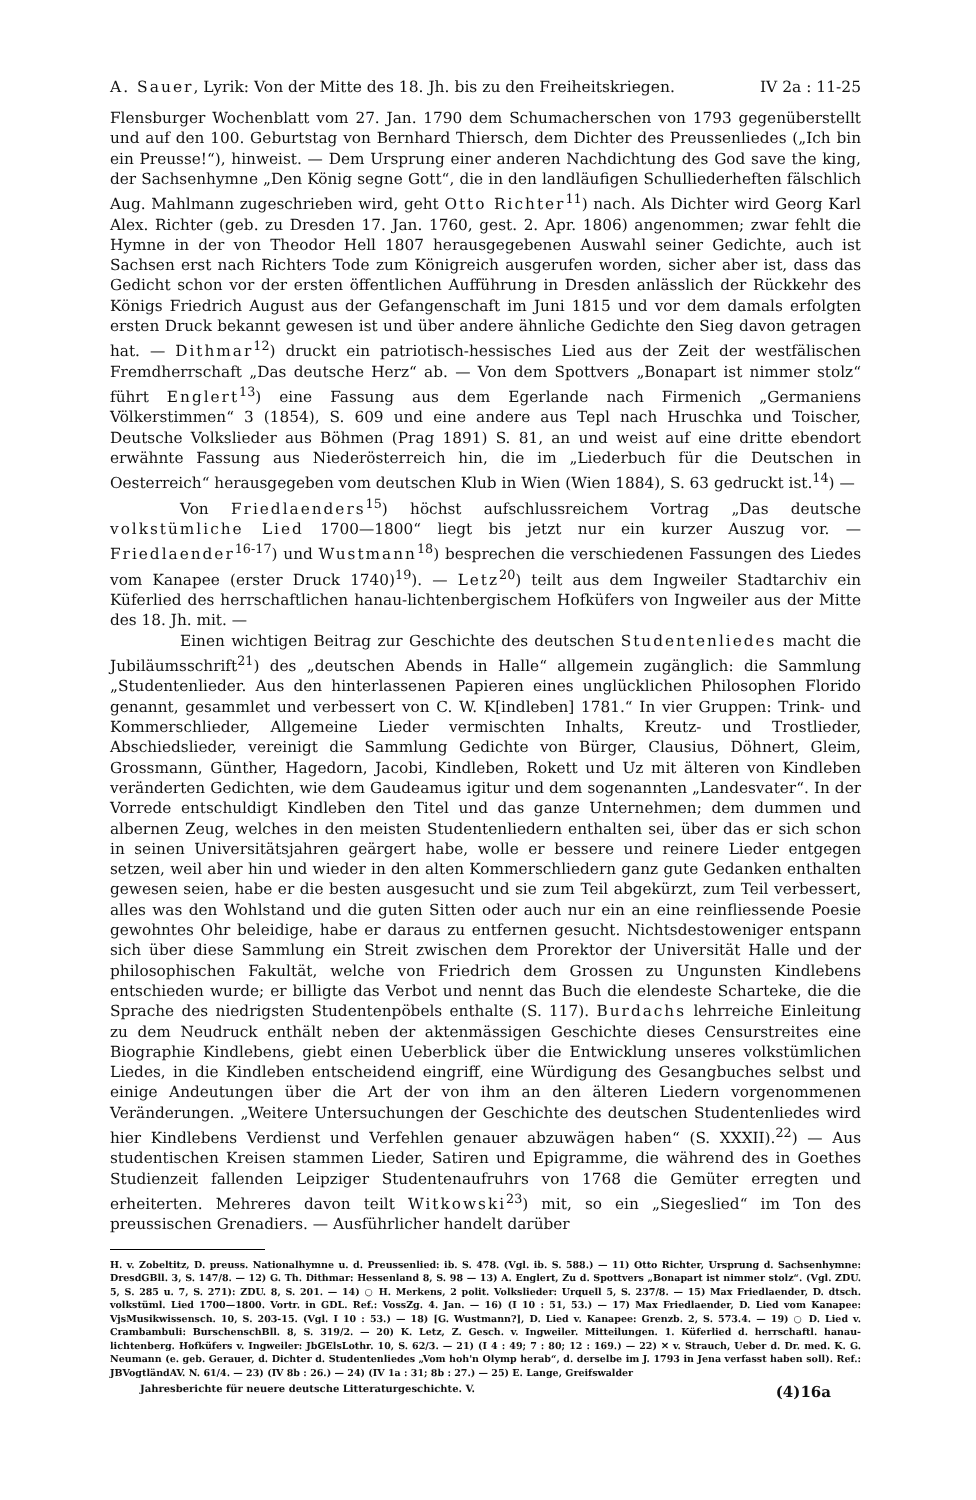A. Sauer, Lyrik: Von der Mitte des 18. Jh. bis zu den Freiheitskriegen. IV 2a : 11-25
Flensburger Wochenblatt vom 27. Jan. 1790 dem Schumacherschen von 1793 gegenüberstellt und auf den 100. Geburtstag von Bernhard Thiersch, dem Dichter des Preussenliedes („Ich bin ein Preusse!“), hinweist. — Dem Ursprung einer anderen Nachdichtung des God save the king, der Sachsenhymne „Den König segne Gott“, die in den landläufigen Schulliederheften fälschlich Aug. Mahlmann zugeschrieben wird, geht Otto Richter<sup>11</sup>) nach. Als Dichter wird Georg Karl Alex. Richter (geb. zu Dresden 17. Jan. 1760, gest. 2. Apr. 1806) angenommen; zwar fehlt die Hymne in der von Theodor Hell 1807 herausgegebenen Auswahl seiner Gedichte, auch ist Sachsen erst nach Richters Tode zum Königreich ausgerufen worden, sicher aber ist, dass das Gedicht schon vor der ersten öffentlichen Aufführung in Dresden anlässlich der Rückkehr des Königs Friedrich August aus der Gefangenschaft im Juni 1815 und vor dem damals erfolgten ersten Druck bekannt gewesen ist und über andere ähnliche Gedichte den Sieg davon getragen hat. — Dithmar<sup>12</sup>) druckt ein patriotisch-hessisches Lied aus der Zeit der westfälischen Fremdherrschaft „Das deutsche Herz“ ab. — Von dem Spottvers „Bonapart ist nimmer stolz“ führt Englert<sup>13</sup>) eine Fassung aus dem Egerlande nach Firmenich „Germaniens Völkerstimmen“ 3 (1854), S. 609 und eine andere aus Tepl nach Hruschka und Toischer, Deutsche Volkslieder aus Böhmen (Prag 1891) S. 81, an und weist auf eine dritte ebendort erwähnte Fassung aus Niederösterreich hin, die im „Liederbuch für die Deutschen in Oesterreich“ herausgegeben vom deutschen Klub in Wien (Wien 1884), S. 63 gedruckt ist.<sup>14</sup>) —
Von Friedlaenders<sup>15</sup>) höchst aufschlussreichem Vortrag „Das deutsche volkstümliche Lied 1700—1800“ liegt bis jetzt nur ein kurzer Auszug vor. — Friedlaender<sup>16-17</sup>) und Wustmann<sup>18</sup>) besprechen die verschiedenen Fassungen des Liedes vom Kanapee (erster Druck 1740)<sup>19</sup>). — Letz<sup>20</sup>) teilt aus dem Ingweiler Stadtarchiv ein Küferlied des herrschaftlichen hanau-lichtenbergischem Hofküfers von Ingweiler aus der Mitte des 18. Jh. mit. —
Einen wichtigen Beitrag zur Geschichte des deutschen Studentenliedes macht die Jubiläumsschrift<sup>21</sup>) des „deutschen Abends in Halle“ allgemein zugänglich: die Sammlung „Studentenlieder. Aus den hinterlassenen Papieren eines unglücklichen Philosophen Florido genannt, gesammlet und verbessert von C. W. K[indleben] 1781.“ In vier Gruppen: Trink- und Kommerschlieder, Allgemeine Lieder vermischten Inhalts, Kreutz- und Trostlieder, Abschiedslieder, vereinigt die Sammlung Gedichte von Bürger, Clausius, Döhnert, Gleim, Grossmann, Günther, Hagedorn, Jacobi, Kindleben, Rokett und Uz mit älteren von Kindleben veränderten Gedichten, wie dem Gaudeamus igitur und dem sogenannten „Landesvater“. In der Vorrede entschuldigt Kindleben den Titel und das ganze Unternehmen; dem dummen und albernen Zeug, welches in den meisten Studentenliedern enthalten sei, über das er sich schon in seinen Universitätsjahren geärgert habe, wolle er bessere und reinere Lieder entgegen setzen, weil aber hin und wieder in den alten Kommerschliedern ganz gute Gedanken enthalten gewesen seien, habe er die besten ausgesucht und sie zum Teil abgekürzt, zum Teil verbessert, alles was den Wohlstand und die guten Sitten oder auch nur ein an eine reinfliessende Poesie gewohntes Ohr beleidige, habe er daraus zu entfernen gesucht. Nichtsdestoweniger entspann sich über diese Sammlung ein Streit zwischen dem Prorektor der Universität Halle und der philosophischen Fakultät, welche von Friedrich dem Grossen zu Ungunsten Kindlebens entschieden wurde; er billigte das Verbot und nennt das Buch die elendeste Scharteke, die die Sprache des niedrigsten Studentenpöbels enthalte (S. 117). Burdachs lehrreiche Einleitung zu dem Neudruck enthält neben der aktenmässigen Geschichte dieses Censurstreites eine Biographie Kindlebens, giebt einen Ueberblick über die Entwicklung unseres volkstümlichen Liedes, in die Kindleben entscheidend eingriff, eine Würdigung des Gesangbuches selbst und einige Andeutungen über die Art der von ihm an den älteren Liedern vorgenommenen Veränderungen. „Weitere Untersuchungen der Geschichte des deutschen Studentenliedes wird hier Kindlebens Verdienst und Verfehlen genauer abzuwägen haben“ (S. XXXII).<sup>22</sup>) — Aus studentischen Kreisen stammen Lieder, Satiren und Epigramme, die während des in Goethes Studienzeit fallenden Leipziger Studentenaufruhrs von 1768 die Gemüter erregten und erheiterten. Mehreres davon teilt Witkowski<sup>23</sup>) mit, so ein „Siegeslied“ im Ton des preussischen Grenadiers. — Ausführlicher handelt darüber
H. v. Zobeltitz, D. preuss. Nationalhymne u. d. Preussenlied: ib. S. 478. (Vgl. ib. S. 588.) — 11) Otto Richter, Ursprung d. Sachsenhymne: DresdGBll. 3, S. 147/8. — 12) G. Th. Dithmar: Hessenland 8, S. 98 — 13) A. Englert, Zu d. Spottvers „Bonapart ist nimmer stolz“. (Vgl. ZDU. 5, S. 285 u. 7, S. 271): ZDU. 8, S. 201. — 14) ○ H. Merkens, 2 polit. Volkslieder: Urquell 5, S. 237/8. — 15) Max Friedlaender, D. dtsch. volkstüml. Lied 1700—1800. Vortr. in GDL. Ref.: VossZg. 4. Jan. — 16) (I 10 : 51, 53.) — 17) Max Friedlaender, D. Lied vom Kanapee: VjsMusikwissensch. 10, S. 203-15. (Vgl. I 10 : 53.) — 18) [G. Wustmann?], D. Lied v. Kanapee: Grenzb. 2, S. 573.4. — 19) ○ D. Lied v. Crambambuli: BurschenschBll. 8, S. 319/2. — 20) K. Letz, Z. Gesch. v. Ingweiler. Mitteilungen. 1. Küferlied d. herrschaftl. hanau-lichtenberg. Hofküfers v. Ingweiler: JbGElsLothr. 10, S. 62/3. — 21) (I 4 : 49; 7 : 80; 12 : 169.) — 22) ✕ v. Strauch, Ueber d. Dr. med. K. G. Neumann (e. geb. Gerauer, d. Dichter d. Studentenliedes „Vom hoh'n Olymp herab“, d. derselbe im J. 1793 in Jena verfasst haben soll). Ref.: JBVogtländAV. N. 61/4. — 23) (IV 8b : 26.) — 24) (IV 1a : 31; 8b : 27.) — 25) E. Lange, Greifswalder
Jahresberichte für neuere deutsche Litteraturgeschichte. V. (4)16a